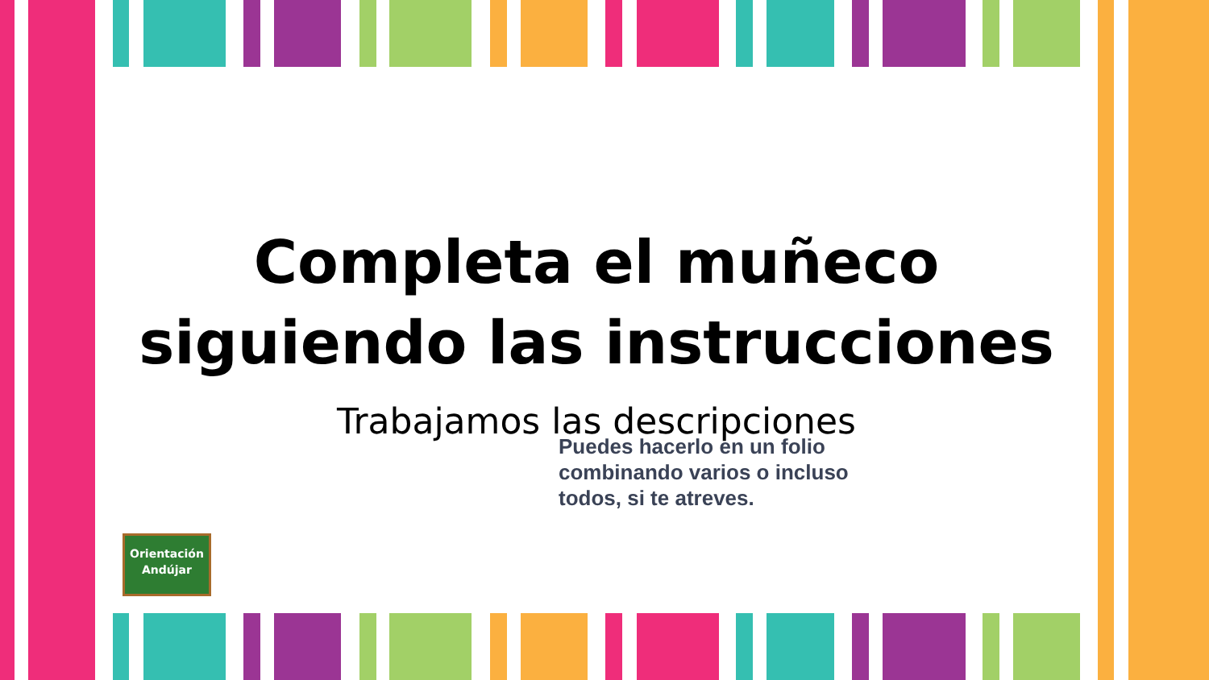Completa el muñeco
siguiendo las instrucciones
Trabajamos las descripciones
Puedes hacerlo en un folio
combinando varios o incluso
todos, si te atreves.
Orientación
Andújar